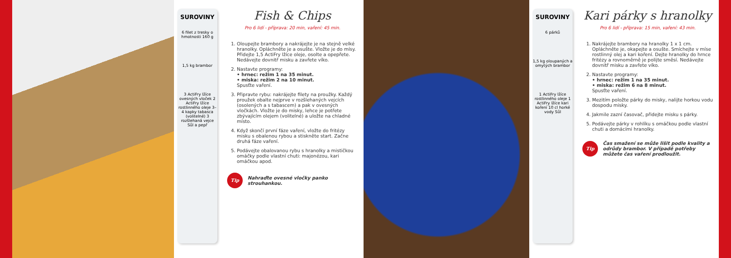SUROVINY
6 filet z tresky o hmotnosti 160 g
1,5 kg brambor
3 ActiFry lžíce ovesných vloček 2 ActiFry lžíce rostlinného oleje 3–4 kapky tabasca (volitelné) 3 rozšlehaná vejce Sůl a pepř
Fish & Chips
Pro 6 lidí - příprava: 20 min, vaření: 45 min.
1. Oloupejte brambory a nakrájejte je na stejně velké hranolky. Opláchněte je a osušte. Vložte je do mísy. Přidejte 1,5 ActiFry lžíce oleje, osolte a opepřete. Nedávejte dovnitř misku a zavřete víko.
2. Nastavte programy:
• hrnec: režim 1 na 35 minut.
• miska: režim 2 na 10 minut.
Spusťte vaření.
3. Připravte rybu: nakrájejte filety na proužky. Každý proužek obalte nejprve v rozšlehaných vejcích (osolených a s tabascem) a pak v ovesných vločkách. Vložte je do misky, lehce je potřete zbývajícím olejem (volitelné) a uložte na chladné místo.
4. Když skončí první fáze vaření, vložte do fritézy misku s obalenou rybou a stiskněte start. Začne druhá fáze vaření.
5. Podávejte obalovanou rybu s hranolky a mističkou omáčky podle vlastní chuti: majonézou, kari omáčkou apod.
Tip
Nahraďte ovesné vločky panko strouhankou.
SUROVINY
6 párků
1,5 kg oloupaných a omytých brambor
1 ActiFry lžíce rostlinného oleje 1 ActiFry lžíce kari koření 10 cl horké vody Sůl
Kari párky s hranolky
Pro 6 lidí - příprava: 15 min, vaření: 43 min.
1. Nakrájejte brambory na hranolky 1 x 1 cm. Opláchněte je, okapejte a osušte. Smíchejte v míse rostlinný olej a kari koření. Dejte hranolky do hrnce fritézy a rovnoměrně je polijte směsí. Nedávejte dovnitř misku a zavřete víko.
2. Nastavte programy:
• hrnec: režim 1 na 35 minut.
• miska: režim 6 na 8 minut.
Spusťte vaření.
3. Mezitím položte párky do misky, nalijte horkou vodu dospodu misky.
4. Jakmile zazní časovač, přidejte misku s párky.
5. Podávejte párky v rohlíku s omáčkou podle vlastní chuti a domácími hranolky.
Tip
Čas smažení se může lišit podle kvality a odrůdy brambor. V případě potřeby můžete čas vaření prodloužit.